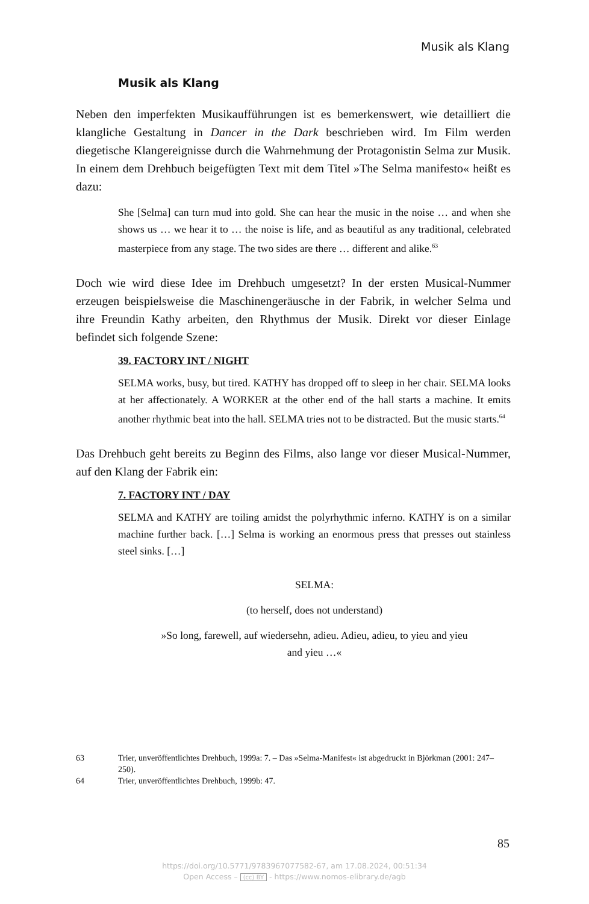Musik als Klang
Musik als Klang
Neben den imperfekten Musikaufführungen ist es bemerkenswert, wie detailliert die klangliche Gestaltung in Dancer in the Dark beschrieben wird. Im Film werden diegetische Klangereignisse durch die Wahrnehmung der Protagonistin Selma zur Musik. In einem dem Drehbuch beigefügten Text mit dem Titel »The Selma manifesto« heißt es dazu:
She [Selma] can turn mud into gold. She can hear the music in the noise … and when she shows us … we hear it to … the noise is life, and as beautiful as any traditional, celebrated masterpiece from any stage. The two sides are there … different and alike.<sup>63</sup>
Doch wie wird diese Idee im Drehbuch umgesetzt? In der ersten Musical-Nummer erzeugen beispielsweise die Maschinengeräusche in der Fabrik, in welcher Selma und ihre Freundin Kathy arbeiten, den Rhythmus der Musik. Direkt vor dieser Einlage befindet sich folgende Szene:
39. FACTORY INT / NIGHT
SELMA works, busy, but tired. KATHY has dropped off to sleep in her chair. SELMA looks at her affectionately. A WORKER at the other end of the hall starts a machine. It emits another rhythmic beat into the hall. SELMA tries not to be distracted. But the music starts.<sup>64</sup>
Das Drehbuch geht bereits zu Beginn des Films, also lange vor dieser Musical-Nummer, auf den Klang der Fabrik ein:
7. FACTORY INT / DAY
SELMA and KATHY are toiling amidst the polyrhythmic inferno. KATHY is on a similar machine further back. […] Selma is working an enormous press that presses out stainless steel sinks. […]
SELMA:
(to herself, does not understand)
»So long, farewell, auf wiedersehn, adieu. Adieu, adieu, to yieu and yieu
and yieu …«
63 Trier, unveröffentlichtes Drehbuch, 1999a: 7. – Das »Selma-Manifest« ist abgedruckt in Björkman (2001: 247–250).
64 Trier, unveröffentlichtes Drehbuch, 1999b: 47.
85
https://doi.org/10.5771/9783967077582-67, am 17.08.2024, 00:51:34
Open Access – (cc) BY - https://www.nomos-elibrary.de/agb